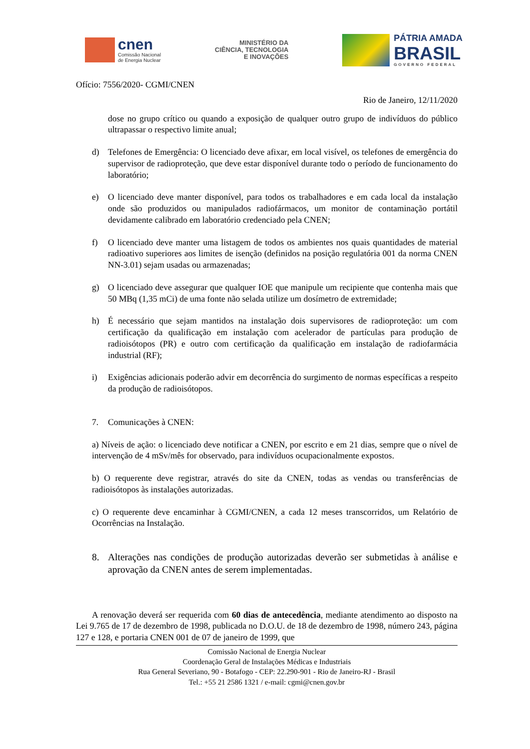cnen
Comissão Nacional
de Energia Nuclear
MINISTÉRIO DA
CIÊNCIA, TECNOLOGIA
E INOVAÇÕES
PÁTRIA AMADA
BRASIL
GOVERNO FEDERAL
Ofício: 7556/2020- CGMI/CNEN
Rio de Janeiro, 12/11/2020
dose no grupo crítico ou quando a exposição de qualquer outro grupo de indivíduos do público ultrapassar o respectivo limite anual;
d) Telefones de Emergência: O licenciado deve afixar, em local visível, os telefones de emergência do supervisor de radioproteção, que deve estar disponível durante todo o período de funcionamento do laboratório;
e) O licenciado deve manter disponível, para todos os trabalhadores e em cada local da instalação onde são produzidos ou manipulados radiofármacos, um monitor de contaminação portátil devidamente calibrado em laboratório credenciado pela CNEN;
f) O licenciado deve manter uma listagem de todos os ambientes nos quais quantidades de material radioativo superiores aos limites de isenção (definidos na posição regulatória 001 da norma CNEN NN-3.01) sejam usadas ou armazenadas;
g) O licenciado deve assegurar que qualquer IOE que manipule um recipiente que contenha mais que 50 MBq (1,35 mCi) de uma fonte não selada utilize um dosímetro de extremidade;
h) É necessário que sejam mantidos na instalação dois supervisores de radioproteção: um com certificação da qualificação em instalação com acelerador de partículas para produção de radioisótopos (PR) e outro com certificação da qualificação em instalação de radiofarmácia industrial (RF);
i) Exigências adicionais poderão advir em decorrência do surgimento de normas específicas a respeito da produção de radioisótopos.
7. Comunicações à CNEN:
a) Níveis de ação: o licenciado deve notificar a CNEN, por escrito e em 21 dias, sempre que o nível de intervenção de 4 mSv/mês for observado, para indivíduos ocupacionalmente expostos.
b) O requerente deve registrar, através do site da CNEN, todas as vendas ou transferências de radioisótopos às instalações autorizadas.
c) O requerente deve encaminhar à CGMI/CNEN, a cada 12 meses transcorridos, um Relatório de Ocorrências na Instalação.
8. Alterações nas condições de produção autorizadas deverão ser submetidas à análise e aprovação da CNEN antes de serem implementadas.
A renovação deverá ser requerida com 60 dias de antecedência, mediante atendimento ao disposto na Lei 9.765 de 17 de dezembro de 1998, publicada no D.O.U. de 18 de dezembro de 1998, número 243, página 127 e 128, e portaria CNEN 001 de 07 de janeiro de 1999, que
Comissão Nacional de Energia Nuclear
Coordenação Geral de Instalações Médicas e Industriais
Rua General Severiano, 90 - Botafogo - CEP: 22.290-901 - Rio de Janeiro-RJ - Brasil
Tel.: +55 21 2586 1321 / e-mail: cgmi@cnen.gov.br